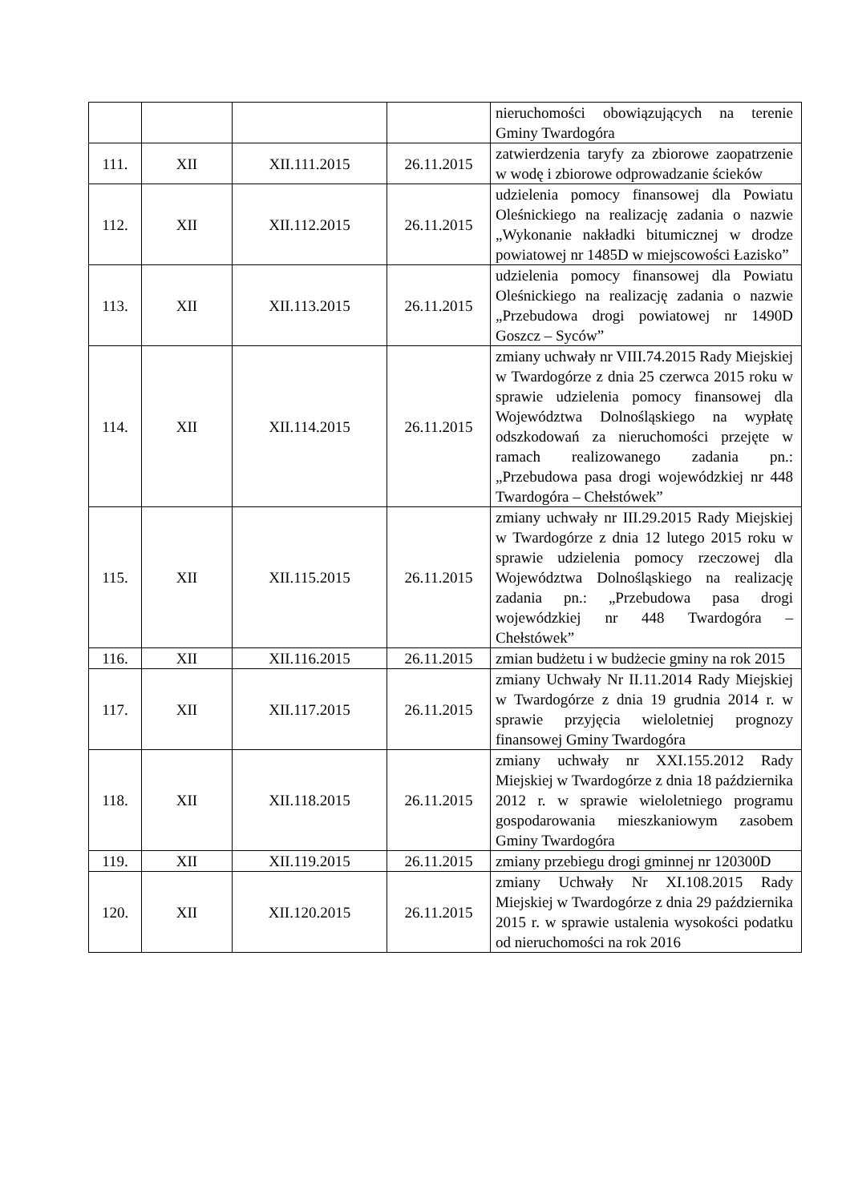| | | | | nieruchomości obowiązujących na terenie Gminy Twardogóra |
| 111. | XII | XII.111.2015 | 26.11.2015 | zatwierdzenia taryfy za zbiorowe zaopatrzenie w wodę i zbiorowe odprowadzanie ścieków |
| 112. | XII | XII.112.2015 | 26.11.2015 | udzielenia pomocy finansowej dla Powiatu Oleśnickiego na realizację zadania o nazwie „Wykonanie nakładki bitumicznej w drodze powiatowej nr 1485D w miejscowości Łazisko” |
| 113. | XII | XII.113.2015 | 26.11.2015 | udzielenia pomocy finansowej dla Powiatu Oleśnickiego na realizację zadania o nazwie „Przebudowa drogi powiatowej nr 1490D Goszcz – Syców” |
| 114. | XII | XII.114.2015 | 26.11.2015 | zmiany uchwały nr VIII.74.2015 Rady Miejskiej w Twardogórze z dnia 25 czerwca 2015 roku w sprawie udzielenia pomocy finansowej dla Województwa Dolnośląskiego na wypłatę odszkodowań za nieruchomości przejęte w ramach realizowanego zadania pn.: „Przebudowa pasa drogi wojewódzkiej nr 448 Twardogóra – Chełstówek” |
| 115. | XII | XII.115.2015 | 26.11.2015 | zmiany uchwały nr III.29.2015 Rady Miejskiej w Twardogórze z dnia 12 lutego 2015 roku w sprawie udzielenia pomocy rzeczowej dla Województwa Dolnośląskiego na realizację zadania pn.: „Przebudowa pasa drogi wojewódzkiej nr 448 Twardogóra – Chełstówek” |
| 116. | XII | XII.116.2015 | 26.11.2015 | zmian budżetu i w budżecie gminy na rok 2015 |
| 117. | XII | XII.117.2015 | 26.11.2015 | zmiany Uchwały Nr II.11.2014 Rady Miejskiej w Twardogórze z dnia 19 grudnia 2014 r. w sprawie przyjęcia wieloletniej prognozy finansowej Gminy Twardogóra |
| 118. | XII | XII.118.2015 | 26.11.2015 | zmiany uchwały nr XXI.155.2012 Rady Miejskiej w Twardogórze z dnia 18 października 2012 r. w sprawie wieloletniego programu gospodarowania mieszkaniowym zasobem Gminy Twardogóra |
| 119. | XII | XII.119.2015 | 26.11.2015 | zmiany przebiegu drogi gminnej nr 120300D |
| 120. | XII | XII.120.2015 | 26.11.2015 | zmiany Uchwały Nr XI.108.2015 Rady Miejskiej w Twardogórze z dnia 29 października 2015 r. w sprawie ustalenia wysokości podatku od nieruchomości na rok 2016 |